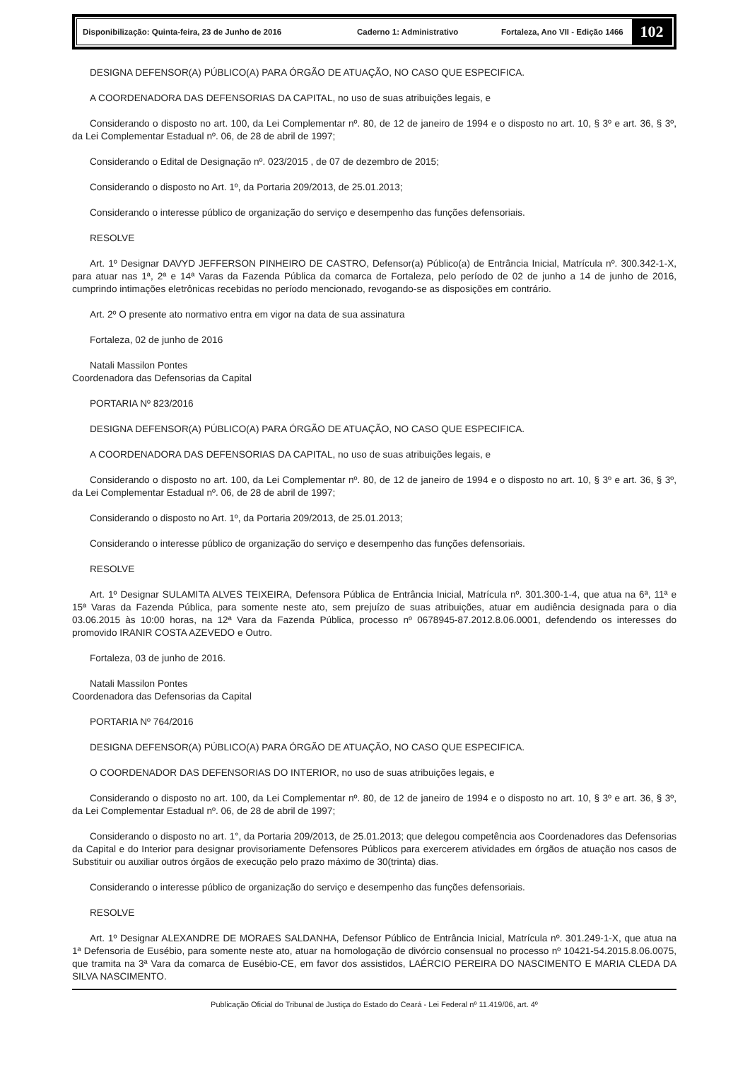Disponibilização: Quinta-feira, 23 de Junho de 2016 Caderno 1: Administrativo Fortaleza, Ano VII - Edição 1466
102
DESIGNA DEFENSOR(A) PÚBLICO(A) PARA ÓRGÃO DE ATUAÇÃO, NO CASO QUE ESPECIFICA.
A COORDENADORA DAS DEFENSORIAS DA CAPITAL, no uso de suas atribuições legais, e
Considerando o disposto no art. 100, da Lei Complementar nº. 80, de 12 de janeiro de 1994 e o disposto no art. 10, § 3º e art. 36, § 3º, da Lei Complementar Estadual nº. 06, de 28 de abril de 1997;
Considerando o Edital de Designação nº. 023/2015 , de 07 de dezembro de 2015;
Considerando o disposto no Art. 1º, da Portaria 209/2013, de 25.01.2013;
Considerando o interesse público de organização do serviço e desempenho das funções defensoriais.
RESOLVE
Art. 1º Designar DAVYD JEFFERSON PINHEIRO DE CASTRO, Defensor(a) Público(a) de Entrância Inicial, Matrícula nº. 300.342-1-X, para atuar nas 1ª, 2ª e 14ª Varas da Fazenda Pública da comarca de Fortaleza, pelo período de 02 de junho a 14 de junho de 2016, cumprindo intimações eletrônicas recebidas no período mencionado, revogando-se as disposições em contrário.
Art. 2º O presente ato normativo entra em vigor na data de sua assinatura
Fortaleza, 02 de junho de 2016
Natali Massilon Pontes
Coordenadora das Defensorias da Capital
PORTARIA Nº 823/2016
DESIGNA DEFENSOR(A) PÚBLICO(A) PARA ÓRGÃO DE ATUAÇÃO, NO CASO QUE ESPECIFICA.
A COORDENADORA DAS DEFENSORIAS DA CAPITAL, no uso de suas atribuições legais, e
Considerando o disposto no art. 100, da Lei Complementar nº. 80, de 12 de janeiro de 1994 e o disposto no art. 10, § 3º e art. 36, § 3º, da Lei Complementar Estadual nº. 06, de 28 de abril de 1997;
Considerando o disposto no Art. 1º, da Portaria 209/2013, de 25.01.2013;
Considerando o interesse público de organização do serviço e desempenho das funções defensoriais.
RESOLVE
Art. 1º Designar SULAMITA ALVES TEIXEIRA, Defensora Pública de Entrância Inicial, Matrícula nº. 301.300-1-4, que atua na 6ª, 11ª e 15ª Varas da Fazenda Pública, para somente neste ato, sem prejuízo de suas atribuições, atuar em audiência designada para o dia 03.06.2015 às 10:00 horas, na 12ª Vara da Fazenda Pública, processo nº 0678945-87.2012.8.06.0001, defendendo os interesses do promovido IRANIR COSTA AZEVEDO e Outro.
Fortaleza, 03 de junho de 2016.
Natali Massilon Pontes
Coordenadora das Defensorias da Capital
PORTARIA Nº 764/2016
DESIGNA DEFENSOR(A) PÚBLICO(A) PARA ÓRGÃO DE ATUAÇÃO, NO CASO QUE ESPECIFICA.
O COORDENADOR DAS DEFENSORIAS DO INTERIOR, no uso de suas atribuições legais, e
Considerando o disposto no art. 100, da Lei Complementar nº. 80, de 12 de janeiro de 1994 e o disposto no art. 10, § 3º e art. 36, § 3º, da Lei Complementar Estadual nº. 06, de 28 de abril de 1997;
Considerando o disposto no art. 1°, da Portaria 209/2013, de 25.01.2013; que delegou competência aos Coordenadores das Defensorias da Capital e do Interior para designar provisoriamente Defensores Públicos para exercerem atividades em órgãos de atuação nos casos de Substituir ou auxiliar outros órgãos de execução pelo prazo máximo de 30(trinta) dias.
Considerando o interesse público de organização do serviço e desempenho das funções defensoriais.
RESOLVE
Art. 1º Designar ALEXANDRE DE MORAES SALDANHA, Defensor Público de Entrância Inicial, Matrícula nº. 301.249-1-X, que atua na 1ª Defensoria de Eusébio, para somente neste ato, atuar na homologação de divórcio consensual no processo nº 10421-54.2015.8.06.0075, que tramita na 3ª Vara da comarca de Eusébio-CE, em favor dos assistidos, LAÉRCIO PEREIRA DO NASCIMENTO E MARIA CLEDA DA SILVA NASCIMENTO.
Publicação Oficial do Tribunal de Justiça do Estado do Ceará - Lei Federal nº 11.419/06, art. 4º